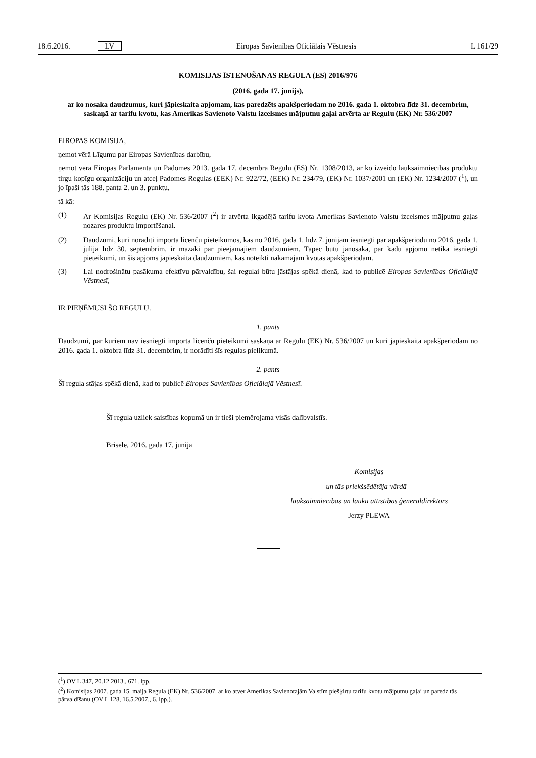18.6.2016. LV Eiropas Savienības Oficiālais Vēstnesis L 161/29
KOMISIJAS ĪSTENOŠANAS REGULA (ES) 2016/976
(2016. gada 17. jūnijs),
ar ko nosaka daudzumus, kuri jāpieskaita apjomam, kas paredzēts apakšperiodam no 2016. gada 1. oktobra līdz 31. decembrim, saskaņā ar tarifu kvotu, kas Amerikas Savienoto Valstu izcelsmes mājputnu gaļai atvērta ar Regulu (EK) Nr. 536/2007
EIROPAS KOMISIJA,
ņemot vērā Līgumu par Eiropas Savienības darbību,
ņemot vērā Eiropas Parlamenta un Padomes 2013. gada 17. decembra Regulu (ES) Nr. 1308/2013, ar ko izveido lauksaimniecības produktu tirgu kopīgu organizāciju un atceļ Padomes Regulas (EEK) Nr. 922/72, (EEK) Nr. 234/79, (EK) Nr. 1037/2001 un (EK) Nr. 1234/2007 (<sup>1</sup>), un jo īpaši tās 188. panta 2. un 3. punktu,
tā kā:
(1) Ar Komisijas Regulu (EK) Nr. 536/2007 (<sup>2</sup>) ir atvērta ikgadējā tarifu kvota Amerikas Savienoto Valstu izcelsmes mājputnu gaļas nozares produktu importēšanai.
(2) Daudzumi, kuri norādīti importa licenču pieteikumos, kas no 2016. gada 1. līdz 7. jūnijam iesniegti par apakšperiodu no 2016. gada 1. jūlija līdz 30. septembrim, ir mazāki par pieejamajiem daudzumiem. Tāpēc būtu jānosaka, par kādu apjomu netika iesniegti pieteikumi, un šis apjoms jāpieskaita daudzumiem, kas noteikti nākamajam kvotas apakšperiodam.
(3) Lai nodrošinātu pasākuma efektīvu pārvaldību, šai regulai būtu jāstājas spēkā dienā, kad to publicē Eiropas Savienības Oficiālajā Vēstnesī,
IR PIEŅĒMUSI ŠO REGULU.
1. pants
Daudzumi, par kuriem nav iesniegti importa licenču pieteikumi saskaņā ar Regulu (EK) Nr. 536/2007 un kuri jāpieskaita apakšperiodam no 2016. gada 1. oktobra līdz 31. decembrim, ir norādīti šīs regulas pielikumā.
2. pants
Šī regula stājas spēkā dienā, kad to publicē Eiropas Savienības Oficiālajā Vēstnesī.
Šī regula uzliek saistības kopumā un ir tieši piemērojama visās dalībvalstīs.
Briselē, 2016. gada 17. jūnijā
Komisijas
un tās priekšsēdētāja vārdā –
lauksaimniecības un lauku attīstības ģenerāldirektors
Jerzy PLEWA
(<sup>1</sup>) OV L 347, 20.12.2013., 671. lpp.
(<sup>2</sup>) Komisijas 2007. gada 15. maija Regula (EK) Nr. 536/2007, ar ko atver Amerikas Savienotajām Valstīm piešķirtu tarifu kvotu mājputnu gaļai un paredz tās pārvaldīšanu (OV L 128, 16.5.2007., 6. lpp.).